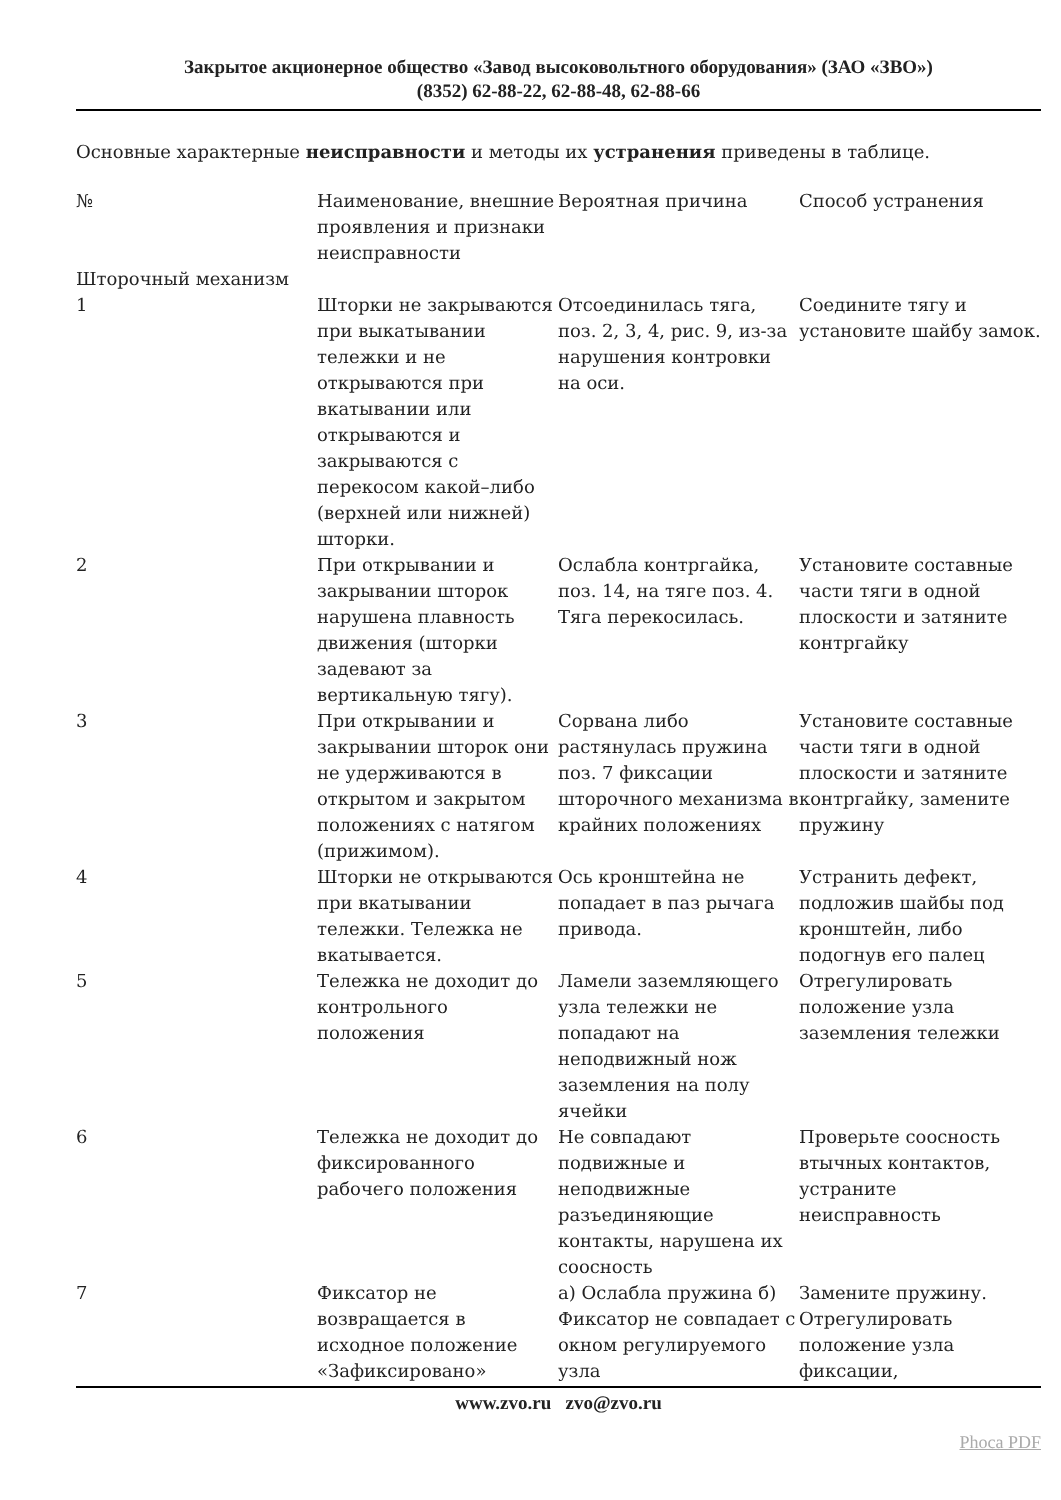Закрытое акционерное общество «Завод высоковольтного оборудования» (ЗАО «ЗВО»)
(8352) 62-88-22, 62-88-48, 62-88-66
Основные характерные неисправности и методы их устранения приведены в таблице.
| № | Наименование, внешние проявления и признаки неисправности | Вероятная причина | Способ устранения |
| Шторочный механизм | | | |
| 1 | Шторки не закрываются при выкатывании тележки и не открываются при вкатывании или открываются и закрываются с перекосом какой–либо (верхней или нижней) шторки. | Отсоединилась тяга, поз. 2, 3, 4, рис. 9, из-за нарушения контровки на оси. | Соедините тягу и установите шайбу замок. |
| 2 | При открывании и закрывании шторок нарушена плавность движения (шторки задевают за вертикальную тягу). | Ослабла контргайка, поз. 14, на тяге поз. 4. Тяга перекосилась. | Установите составные части тяги в одной плоскости и затяните контргайку |
| 3 | При открывании и закрывании шторок они не удерживаются в открытом и закрытом положениях с натягом (прижимом). | Сорвана либо растянулась пружина поз. 7 фиксации шторочного механизма в крайних положениях | Установите составные части тяги в одной плоскости и затяните контргайку, замените пружину |
| 4 | Шторки не открываются при вкатывании тележки. Тележка не вкатывается. | Ось кронштейна не попадает в паз рычага привода. | Устранить дефект, подложив шайбы под кронштейн, либо подогнув его палец |
| 5 | Тележка не доходит до контрольного положения | Ламели заземляющего узла тележки не попадают на неподвижный нож заземления на полу ячейки | Отрегулировать положение узла заземления тележки |
| 6 | Тележка не доходит до фиксированного рабочего положения | Не совпадают подвижные и неподвижные разъединяющие контакты, нарушена их соосность | Проверьте соосность втычных контактов, устраните неисправность |
| 7 | Фиксатор не возвращается в исходное положение «Зафиксировано» | а) Ослабла пружина б) Фиксатор не совпадает с окном регулируемого узла | Замените пружину. Отрегулировать положение узла фиксации, |
www.zvo.ru zvo@zvo.ru
Phoca PDF